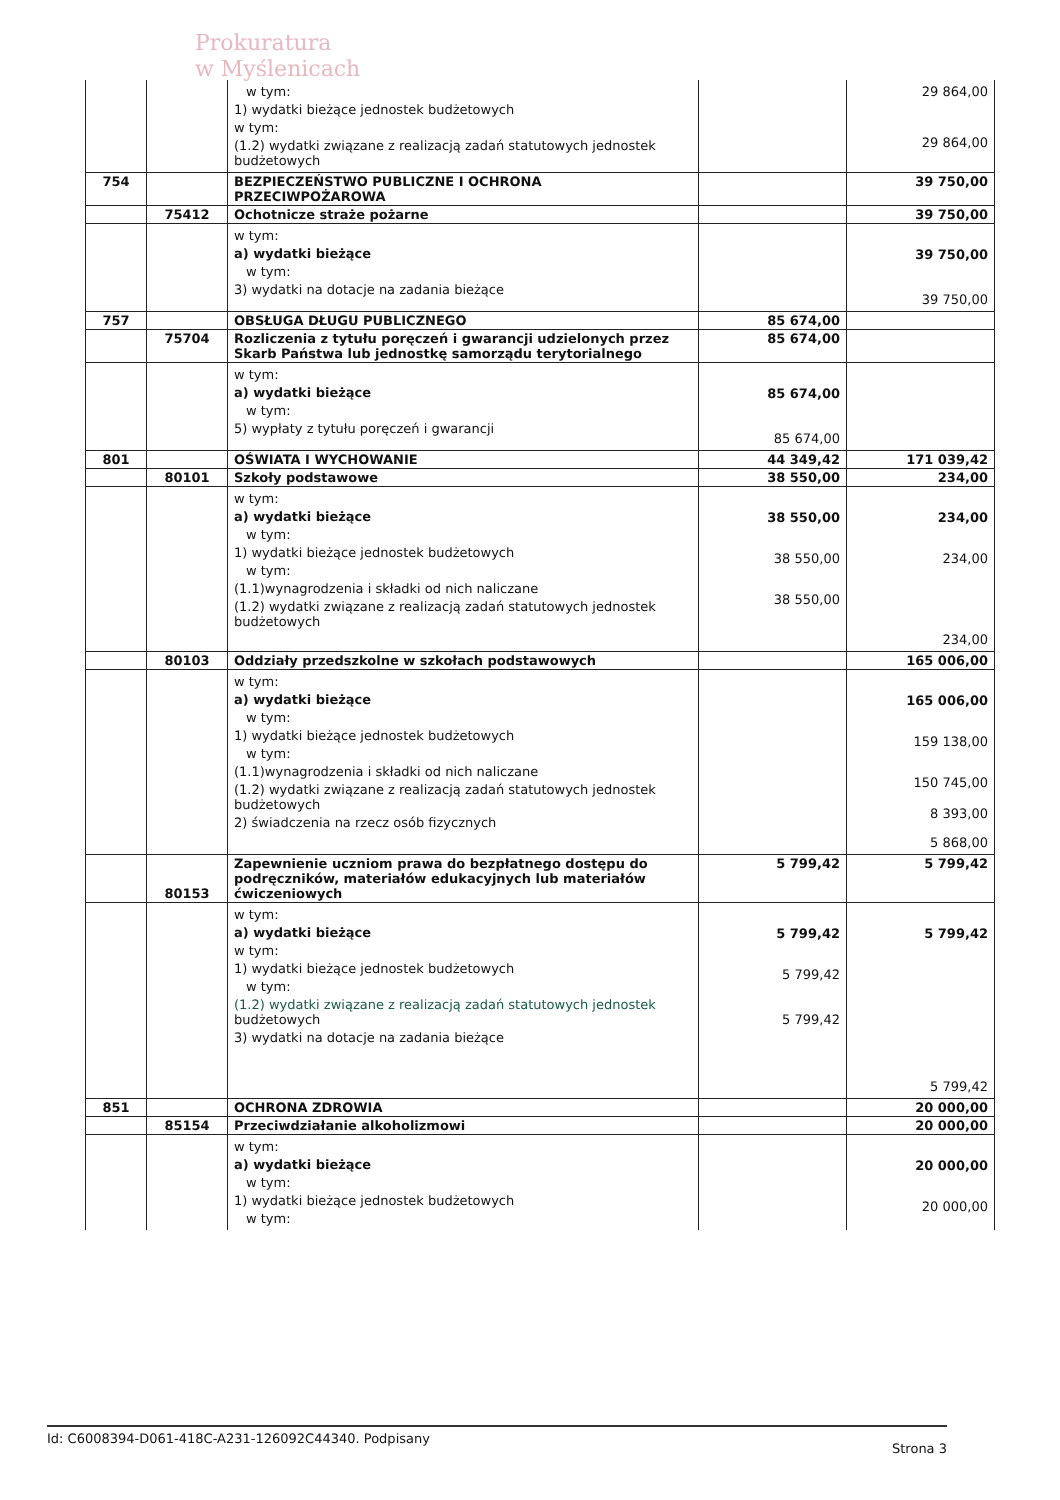Prokuratura
w Myślenicach
| | | w tym: 1) wydatki bieżące jednostek budżetowych w tym: (1.2) wydatki związane z realizacją zadań statutowych jednostek budżetowych | | 29 864,00 29 864,00 |
| 754 | | BEZPIECZEŃSTWO PUBLICZNE I OCHRONA PRZECIWPOŻAROWA | | 39 750,00 |
| | 75412 | Ochotnicze straże pożarne | | 39 750,00 |
| | | w tym: a) wydatki bieżące w tym: 3) wydatki na dotacje na zadania bieżące | | 39 750,00 39 750,00 |
| 757 | | OBSŁUGA DŁUGU PUBLICZNEGO | 85 674,00 | |
| | 75704 | Rozliczenia z tytułu poręczeń i gwarancji udzielonych przez Skarb Państwa lub jednostkę samorządu terytorialnego | 85 674,00 | |
| | | w tym: a) wydatki bieżące w tym: 5) wypłaty z tytułu poręczeń i gwarancji | 85 674,00 85 674,00 | |
| 801 | | OŚWIATA I WYCHOWANIE | 44 349,42 | 171 039,42 |
| | 80101 | Szkoły podstawowe | 38 550,00 | 234,00 |
| | | w tym: a) wydatki bieżące w tym: 1) wydatki bieżące jednostek budżetowych w tym: (1.1)wynagrodzenia i składki od nich naliczane (1.2) wydatki związane z realizacją zadań statutowych jednostek budżetowych | 38 550,00 38 550,00 38 550,00 | 234,00 234,00 234,00 |
| | 80103 | Oddziały przedszkolne w szkołach podstawowych | | 165 006,00 |
| | | w tym: a) wydatki bieżące w tym: 1) wydatki bieżące jednostek budżetowych w tym: (1.1)wynagrodzenia i składki od nich naliczane (1.2) wydatki związane z realizacją zadań statutowych jednostek budżetowych 2) świadczenia na rzecz osób fizycznych | | 165 006,00 159 138,00 150 745,00 8 393,00 5 868,00 |
| | 80153 | Zapewnienie uczniom prawa do bezpłatnego dostępu do podręczników, materiałów edukacyjnych lub materiałów ćwiczeniowych | 5 799,42 | 5 799,42 |
| | | w tym: a) wydatki bieżące w tym: 1) wydatki bieżące jednostek budżetowych w tym: (1.2) wydatki związane z realizacją zadań statutowych jednostek budżetowych 3) wydatki na dotacje na zadania bieżące | 5 799,42 5 799,42 5 799,42 | 5 799,42 5 799,42 |
| 851 | | OCHRONA ZDROWIA | | 20 000,00 |
| | 85154 | Przeciwdziałanie alkoholizmowi | | 20 000,00 |
| | | w tym: a) wydatki bieżące w tym: 1) wydatki bieżące jednostek budżetowych w tym: | | 20 000,00 20 000,00 |
Id: C6008394-D061-418C-A231-126092C44340. Podpisany Strona 3